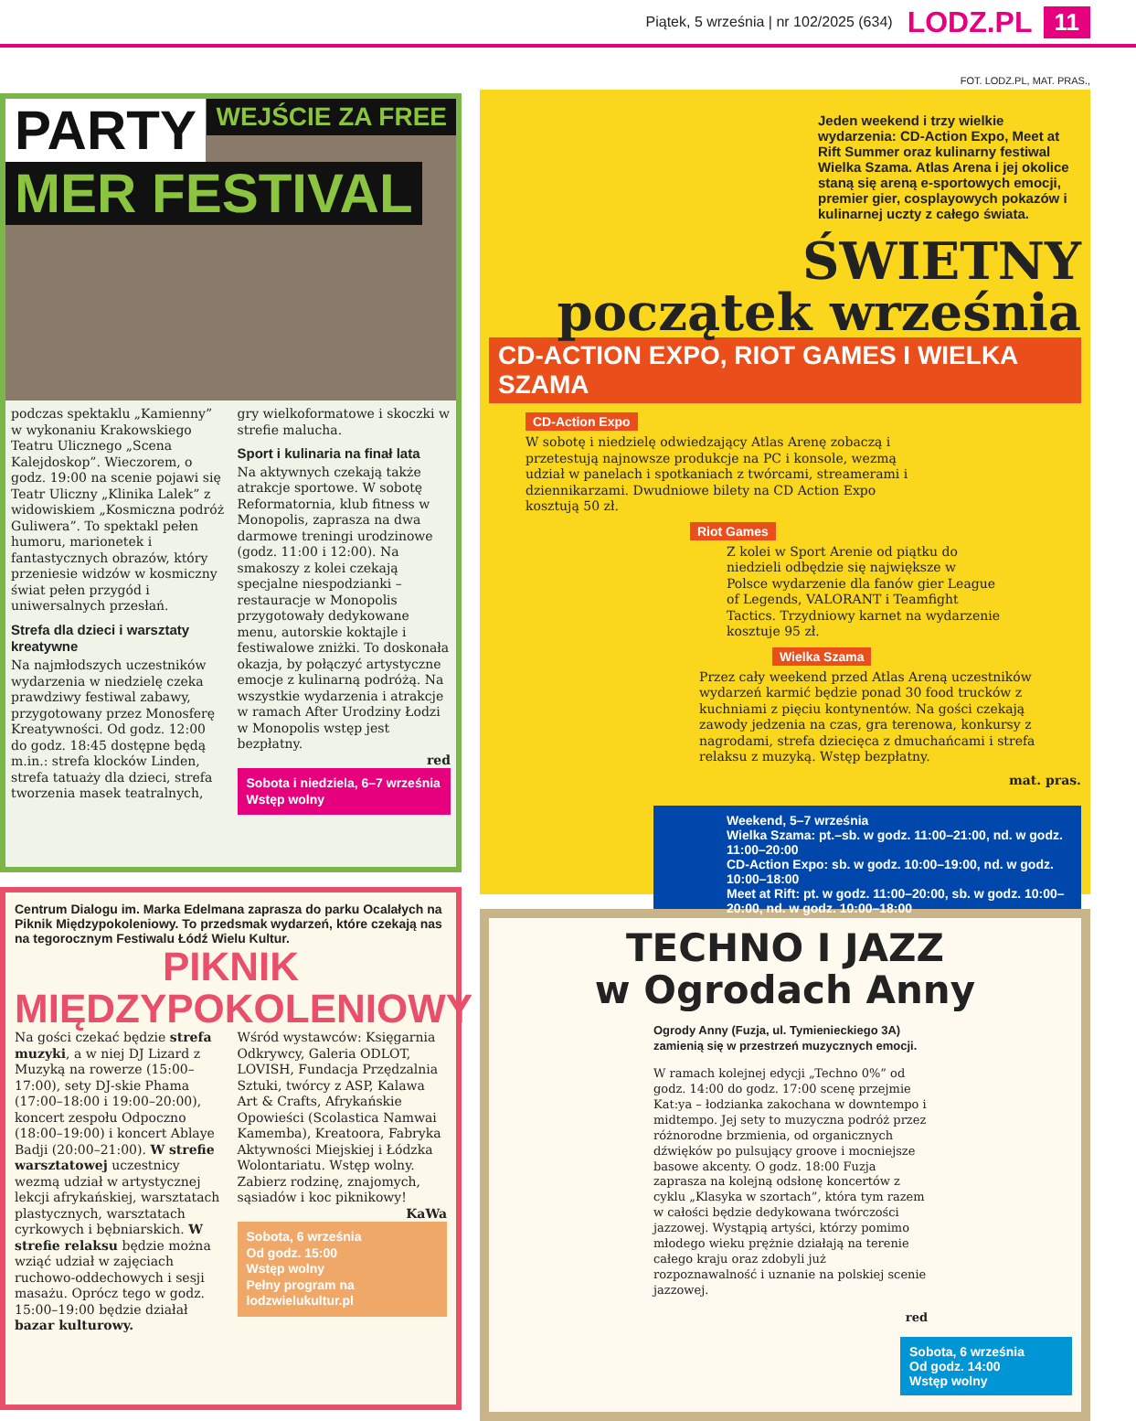Piątek, 5 września | nr 102/2025 (634) LODZ.PL 11
WEJŚCIE ZA FREE
PARTY
MER FESTIVAL
podczas spektaklu „Kamienny” w wykonaniu Krakowskiego Teatru Ulicznego „Scena Kalejdoskop”. Wieczorem, o godz. 19:00 na scenie pojawi się Teatr Uliczny „Klinika Lalek” z widowiskiem „Kosmiczna podróż Guliwera”. To spektakl pełen humoru, marionetek i fantastycznych obrazów, który przeniesie widzów w kosmiczny świat pełen przygód i uniwersalnych przesłań.
Strefa dla dzieci i warsztaty kreatywne
Na najmłodszych uczestników wydarzenia w niedzielę czeka prawdziwy festiwal zabawy, przygotowany przez Monosferę Kreatywności. Od godz. 12:00 do godz. 18:45 dostępne będą m.in.: strefa klocków Linden, strefa tatuaży dla dzieci, strefa tworzenia masek teatralnych, gry wielkoformatowe i skoczki w strefie malucha.
Sport i kulinaria na finał lata
Na aktywnych czekają także atrakcje sportowe. W sobotę Reformatornia, klub fitness w Monopolis, zaprasza na dwa darmowe treningi urodzinowe (godz. 11:00 i 12:00). Na smakoszy z kolei czekają specjalne niespodzianki – restauracje w Monopolis przygotowały dedykowane menu, autorskie koktajle i festiwalowe zniżki. To doskonała okazja, by połączyć artystyczne emocje z kulinarną podróżą. Na wszystkie wydarzenia i atrakcje w ramach After Urodziny Łodzi w Monopolis wstęp jest bezpłatny.
red
Sobota i niedziela, 6–7 września
Wstęp wolny
Centrum Dialogu im. Marka Edelmana zaprasza do parku Ocalałych na Piknik Międzypokoleniowy. To przedsmak wydarzeń, które czekają nas na tegorocznym Festiwalu Łódź Wielu Kultur.
PIKNIK
MIĘDZYPOKOLENIOWY
Na gości czekać będzie strefa muzyki, a w niej DJ Lizard z Muzyką na rowerze (15:00–17:00), sety DJ-skie Phama (17:00–18:00 i 19:00–20:00), koncert zespołu Odpoczno (18:00–19:00) i koncert Ablaye Badji (20:00–21:00). W strefie warsztatowej uczestnicy wezmą udział w artystycznej lekcji afrykańskiej, warsztatach plastycznych, warsztatach cyrkowych i bębniarskich. W strefie relaksu będzie można wziąć udział w zajęciach ruchowo-oddechowych i sesji masażu. Oprócz tego w godz. 15:00–19:00 będzie działał bazar kulturowy.
Wśród wystawców: Księgarnia Odkrywcy, Galeria ODLOT, LOVISH, Fundacja Przędzalnia Sztuki, twórcy z ASP, Kalawa Art & Crafts, Afrykańskie Opowieści (Scolastica Namwai Kamemba), Kreatoora, Fabryka Aktywności Miejskiej i Łódzka Wolontariatu. Wstęp wolny. Zabierz rodzinę, znajomych, sąsiadów i koc piknikowy!
KaWa
Sobota, 6 września
Od godz. 15:00
Wstęp wolny
Pełny program na lodzwielukultur.pl
FOT. LODZ.PL, MAT. PRAS.,
Jeden weekend i trzy wielkie wydarzenia: CD-Action Expo, Meet at Rift Summer oraz kulinarny festiwal Wielka Szama. Atlas Arena i jej okolice staną się areną e-sportowych emocji, premier gier, cosplayowych pokazów i kulinarnej uczty z całego świata.
ŚWIETNY
początek września
CD-ACTION EXPO, RIOT GAMES I WIELKA SZAMA
CD-Action Expo
W sobotę i niedzielę odwiedzający Atlas Arenę zobaczą i przetestują najnowsze produkcje na PC i konsole, wezmą udział w panelach i spotkaniach z twórcami, streamerami i dziennikarzami. Dwudniowe bilety na CD Action Expo kosztują 50 zł.
Riot Games
Z kolei w Sport Arenie od piątku do niedzieli odbędzie się największe w Polsce wydarzenie dla fanów gier League of Legends, VALORANT i Teamfight Tactics. Trzydniowy karnet na wydarzenie kosztuje 95 zł.
Wielka Szama
Przez cały weekend przed Atlas Areną uczestników wydarzeń karmić będzie ponad 30 food trucków z kuchniami z pięciu kontynentów. Na gości czekają zawody jedzenia na czas, gra terenowa, konkursy z nagrodami, strefa dziecięca z dmuchańcami i strefa relaksu z muzyką. Wstęp bezpłatny.
mat. pras.
Weekend, 5–7 września
Wielka Szama: pt.–sb. w godz. 11:00–21:00, nd. w godz. 11:00–20:00
CD-Action Expo: sb. w godz. 10:00–19:00, nd. w godz. 10:00–18:00
Meet at Rift: pt. w godz. 11:00–20:00, sb. w godz. 10:00–20:00, nd. w godz. 10:00–18:00
TECHNO I JAZZ
w Ogrodach Anny
Ogrody Anny (Fuzja, ul. Tymienieckiego 3A) zamienią się w przestrzeń muzycznych emocji.
W ramach kolejnej edycji „Techno 0%” od godz. 14:00 do godz. 17:00 scenę przejmie Kat:ya – łodzianka zakochana w downtempo i midtempo. Jej sety to muzyczna podróż przez różnorodne brzmienia, od organicznych dźwięków po pulsujący groove i mocniejsze basowe akcenty. O godz. 18:00 Fuzja zaprasza na kolejną odsłonę koncertów z cyklu „Klasyka w szortach”, która tym razem w całości będzie dedykowana twórczości jazzowej. Wystąpią artyści, którzy pomimo młodego wieku prężnie działają na terenie całego kraju oraz zdobyli już rozpoznawalność i uznanie na polskiej scenie jazzowej.
red
Sobota, 6 września
Od godz. 14:00
Wstęp wolny